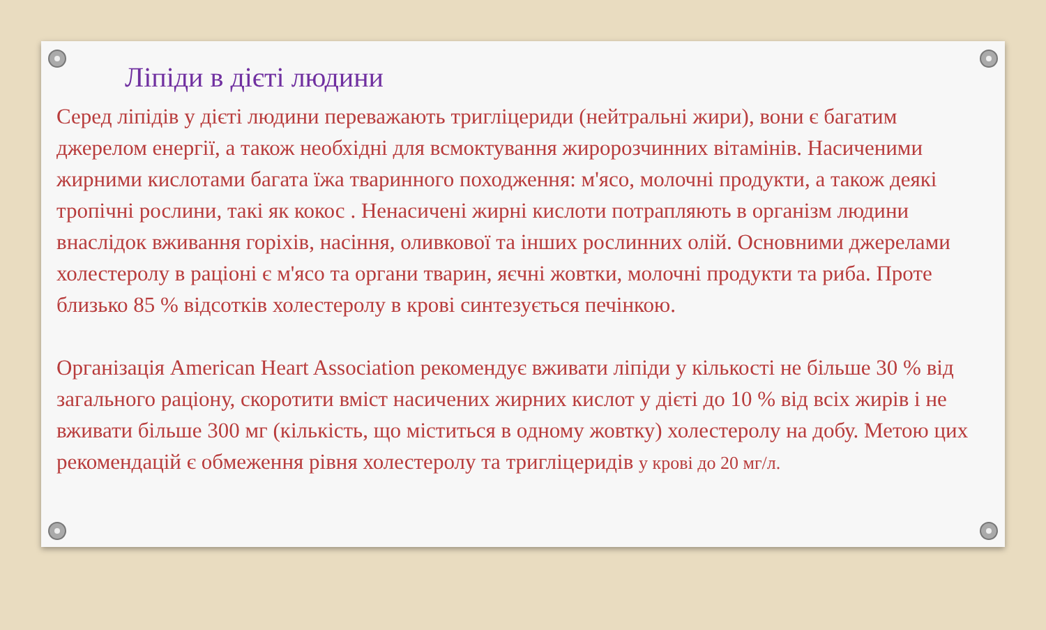Ліпіди в дієті людини
Серед ліпідів у дієті людини переважають тригліцериди (нейтральні жири), вони є багатим джерелом енергії, а також необхідні для всмоктування жиророзчинних вітамінів. Насиченими жирними кислотами багата їжа тваринного походження: м'ясо, молочні продукти, а також деякі тропічні рослини, такі як кокос . Ненасичені жирні кислоти потрапляють в організм людини внаслідок вживання горіхів, насіння, оливкової та інших рослинних олій. Основними джерелами холестеролу в раціоні є м'ясо та органи тварин, яєчні жовтки, молочні продукти та риба. Проте близько 85 % відсотків холестеролу в крові синтезується печінкою.
Організація American Heart Association рекомендує вживати ліпіди у кількості не більше 30 % від загального раціону, скоротити вміст насичених жирних кислот у дієті до 10 % від всіх жирів і не вживати більше 300 мг (кількість, що міститься в одному жовтку) холестеролу на добу. Метою цих рекомендацій є обмеження рівня холестеролу та тригліцеридів у крові до 20 мг/л.